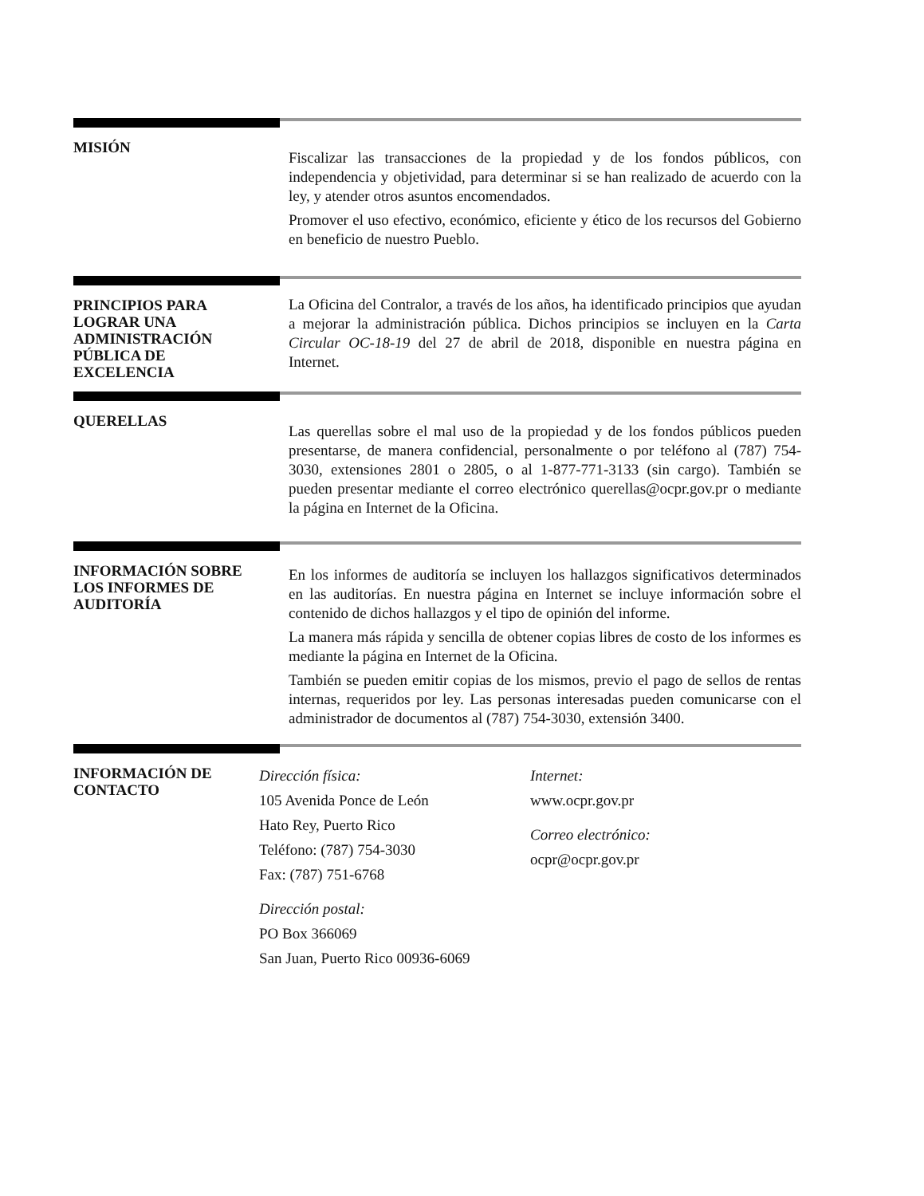MISIÓN
Fiscalizar las transacciones de la propiedad y de los fondos públicos, con independencia y objetividad, para determinar si se han realizado de acuerdo con la ley, y atender otros asuntos encomendados.
Promover el uso efectivo, económico, eficiente y ético de los recursos del Gobierno en beneficio de nuestro Pueblo.
PRINCIPIOS PARA
LOGRAR UNA
ADMINISTRACIÓN
PÚBLICA DE
EXCELENCIA
La Oficina del Contralor, a través de los años, ha identificado principios que ayudan a mejorar la administración pública. Dichos principios se incluyen en la Carta Circular OC-18-19 del 27 de abril de 2018, disponible en nuestra página en Internet.
QUERELLAS
Las querellas sobre el mal uso de la propiedad y de los fondos públicos pueden presentarse, de manera confidencial, personalmente o por teléfono al (787) 754-3030, extensiones 2801 o 2805, o al 1-877-771-3133 (sin cargo). También se pueden presentar mediante el correo electrónico querellas@ocpr.gov.pr o mediante la página en Internet de la Oficina.
INFORMACIÓN SOBRE
LOS INFORMES DE
AUDITORÍA
En los informes de auditoría se incluyen los hallazgos significativos determinados en las auditorías. En nuestra página en Internet se incluye información sobre el contenido de dichos hallazgos y el tipo de opinión del informe.
La manera más rápida y sencilla de obtener copias libres de costo de los informes es mediante la página en Internet de la Oficina.
También se pueden emitir copias de los mismos, previo el pago de sellos de rentas internas, requeridos por ley. Las personas interesadas pueden comunicarse con el administrador de documentos al (787) 754-3030, extensión 3400.
INFORMACIÓN DE
CONTACTO
Dirección física:
105 Avenida Ponce de León
Hato Rey, Puerto Rico
Teléfono: (787) 754-3030
Fax: (787) 751-6768
Dirección postal:
PO Box 366069
San Juan, Puerto Rico 00936-6069
Internet:
www.ocpr.gov.pr
Correo electrónico:
ocpr@ocpr.gov.pr